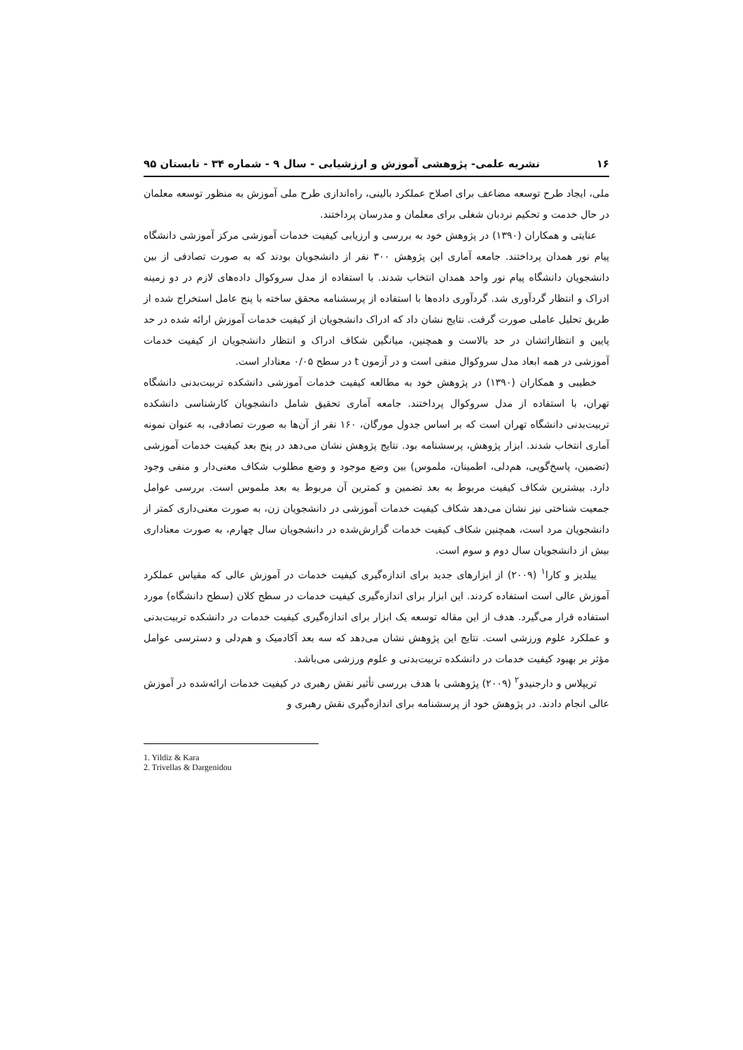۱۶ نشریه علمی- پژوهشی آموزش و ارزشیابی - سال ۹ - شماره ۳۴ - تابستان ۹۵
ملی، ایجاد طرح توسعه مضاعف برای اصلاح عملکرد بالینی، راه‌اندازی طرح ملی آموزش به منظور توسعه معلمان در حال خدمت و تحکیم نردبان شغلی برای معلمان و مدرسان پرداختند.
عنایتی و همکاران (۱۳۹۰) در پژوهش خود به بررسی و ارزیابی کیفیت خدمات آموزشی مرکز آموزشی دانشگاه پیام نور همدان پرداختند. جامعه آماری این پژوهش ۳۰۰ نفر از دانشجویان بودند که به صورت تصادفی از بین دانشجویان دانشگاه پیام نور واحد همدان انتخاب شدند. با استفاده از مدل سروکوال داده‌های لازم در دو زمینه ادراک و انتظار گردآوری شد. گردآوری داده‌ها با استفاده از پرسشنامه محقق ساخته با پنج عامل استخراج شده از طریق تحلیل عاملی صورت گرفت. نتایج نشان داد که ادراک دانشجویان از کیفیت خدمات آموزش ارائه شده در حد پایین و انتظاراتشان در حد بالاست و همچنین، میانگین شکاف ادراک و انتظار دانشجویان از کیفیت خدمات آموزشی در همه ابعاد مدل سروکوال منفی است و در آزمون t در سطح ۰/۰۵ معنادار است.
خطیبی و همکاران (۱۳۹۰) در پژوهش خود به مطالعه کیفیت خدمات آموزشی دانشکده تربیت‌بدنی دانشگاه تهران، با استفاده از مدل سروکوال پرداختند. جامعه آماری تحقیق شامل دانشجویان کارشناسی دانشکده تربیت‌بدنی دانشگاه تهران است که بر اساس جدول مورگان، ۱۶۰ نفر از آن‌ها به صورت تصادفی، به عنوان نمونه آماری انتخاب شدند. ابزار پژوهش، پرسشنامه بود. نتایج پژوهش نشان می‌دهد در پنج بعد کیفیت خدمات آموزشی (تضمین، پاسخ‌گویی، هم‌دلی، اطمینان، ملموس) بین وضع موجود و وضع مطلوب شکاف معنی‌دار و منفی وجود دارد. بیشترین شکاف کیفیت مربوط به بعد تضمین و کمترین آن مربوط به بعد ملموس است. بررسی عوامل جمعیت شناختی نیز نشان می‌دهد شکاف کیفیت خدمات آموزشی در دانشجویان زن، به صورت معنی‌داری کمتر از دانشجویان مرد است، همچنین شکاف کیفیت خدمات گزارش‌شده در دانشجویان سال چهارم، به صورت معناداری بیش از دانشجویان سال دوم و سوم است.
ییلدیز و کارا<sup>۱</sup> (۲۰۰۹) از ابزارهای جدید برای اندازه‌گیری کیفیت خدمات در آموزش عالی که مقیاس عملکرد آموزش عالی است استفاده کردند. این ابزار برای اندازه‌گیری کیفیت خدمات در سطح کلان (سطح دانشگاه) مورد استفاده قرار می‌گیرد. هدف از این مقاله توسعه یک ابزار برای اندازه‌گیری کیفیت خدمات در دانشکده تربیت‌بدنی و عملکرد علوم ورزشی است. نتایج این پژوهش نشان می‌دهد که سه بعد آکادمیک و هم‌دلی و دسترسی عوامل مؤثر بر بهبود کیفیت خدمات در دانشکده تربیت‌بدنی و علوم ورزشی می‌باشد.
تریپلاس و دارجنیدو<sup>۲</sup> (۲۰۰۹) پژوهشی با هدف بررسی تأثیر نقش رهبری در کیفیت خدمات ارائه‌شده در آموزش عالی انجام دادند. در پژوهش خود از پرسشنامه برای اندازه‌گیری نقش رهبری و
1. Yildiz & Kara
2. Trivellas & Dargenidou